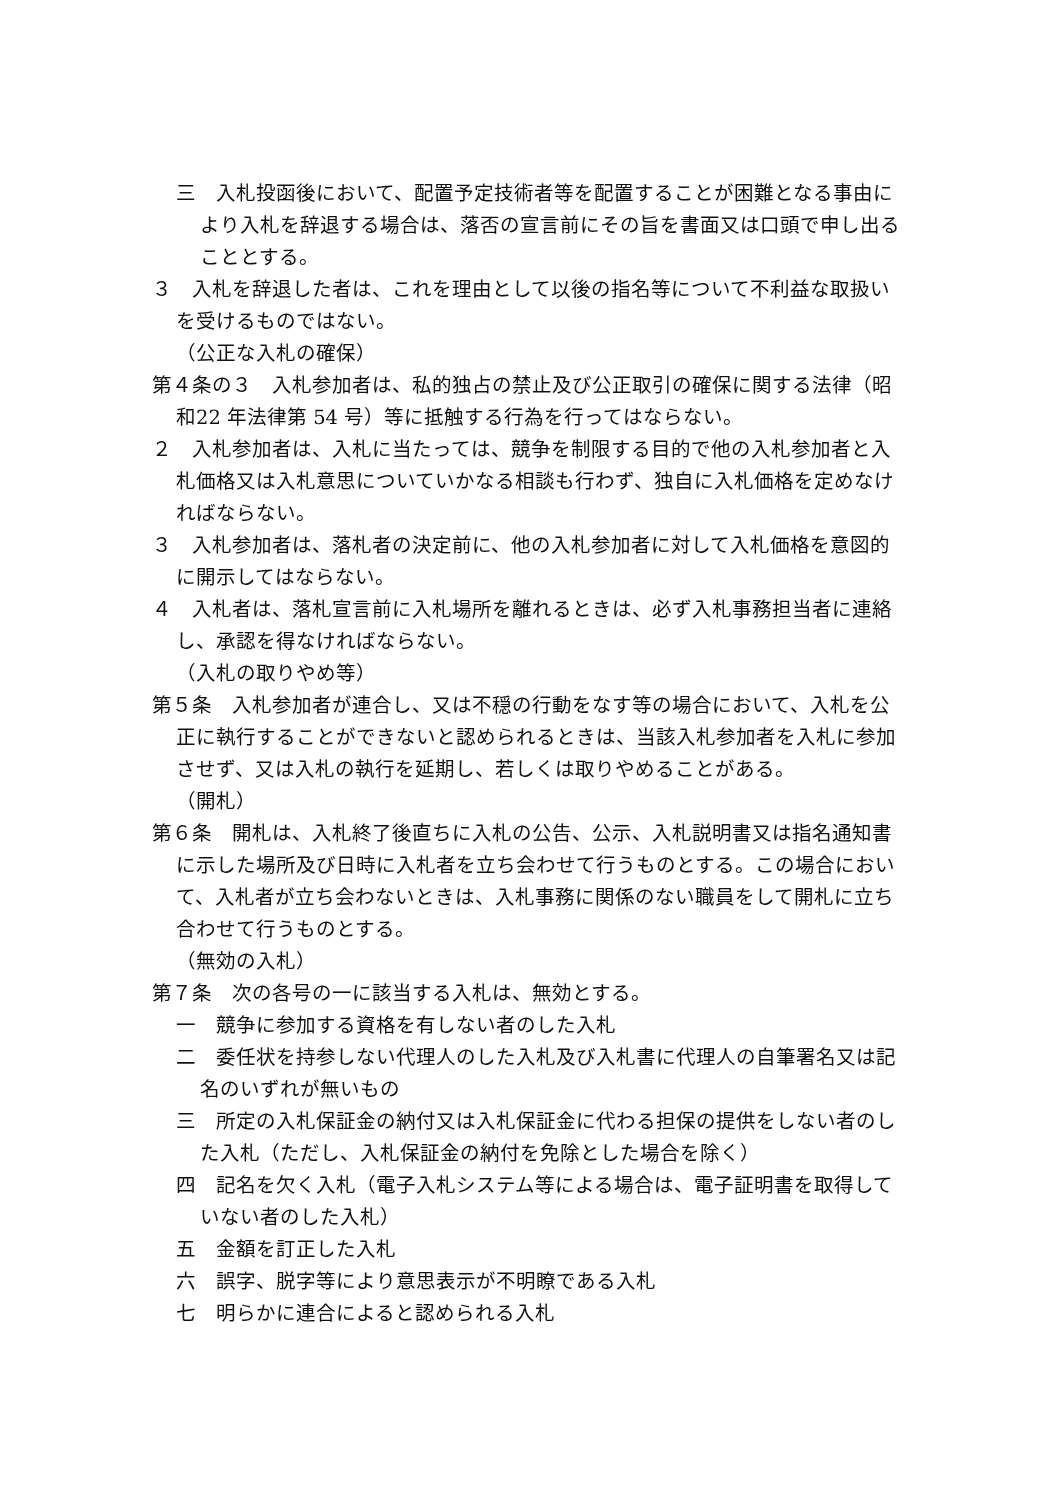三　入札投函後において、配置予定技術者等を配置することが困難となる事由により入札を辞退する場合は、落否の宣言前にその旨を書面又は口頭で申し出ることとする。
３　入札を辞退した者は、これを理由として以後の指名等について不利益な取扱いを受けるものではない。
（公正な入札の確保）
第４条の３　入札参加者は、私的独占の禁止及び公正取引の確保に関する法律（昭和22 年法律第 54 号）等に抵触する行為を行ってはならない。
２　入札参加者は、入札に当たっては、競争を制限する目的で他の入札参加者と入札価格又は入札意思についていかなる相談も行わず、独自に入札価格を定めなければならない。
３　入札参加者は、落札者の決定前に、他の入札参加者に対して入札価格を意図的に開示してはならない。
４　入札者は、落札宣言前に入札場所を離れるときは、必ず入札事務担当者に連絡し、承認を得なければならない。
（入札の取りやめ等）
第５条　入札参加者が連合し、又は不穏の行動をなす等の場合において、入札を公正に執行することができないと認められるときは、当該入札参加者を入札に参加させず、又は入札の執行を延期し、若しくは取りやめることがある。
（開札）
第６条　開札は、入札終了後直ちに入札の公告、公示、入札説明書又は指名通知書に示した場所及び日時に入札者を立ち会わせて行うものとする。この場合において、入札者が立ち会わないときは、入札事務に関係のない職員をして開札に立ち合わせて行うものとする。
（無効の入札）
第７条　次の各号の一に該当する入札は、無効とする。
一　競争に参加する資格を有しない者のした入札
二　委任状を持参しない代理人のした入札及び入札書に代理人の自筆署名又は記名のいずれが無いもの
三　所定の入札保証金の納付又は入札保証金に代わる担保の提供をしない者のした入札（ただし、入札保証金の納付を免除とした場合を除く）
四　記名を欠く入札（電子入札システム等による場合は、電子証明書を取得していない者のした入札）
五　金額を訂正した入札
六　誤字、脱字等により意思表示が不明瞭である入札
七　明らかに連合によると認められる入札